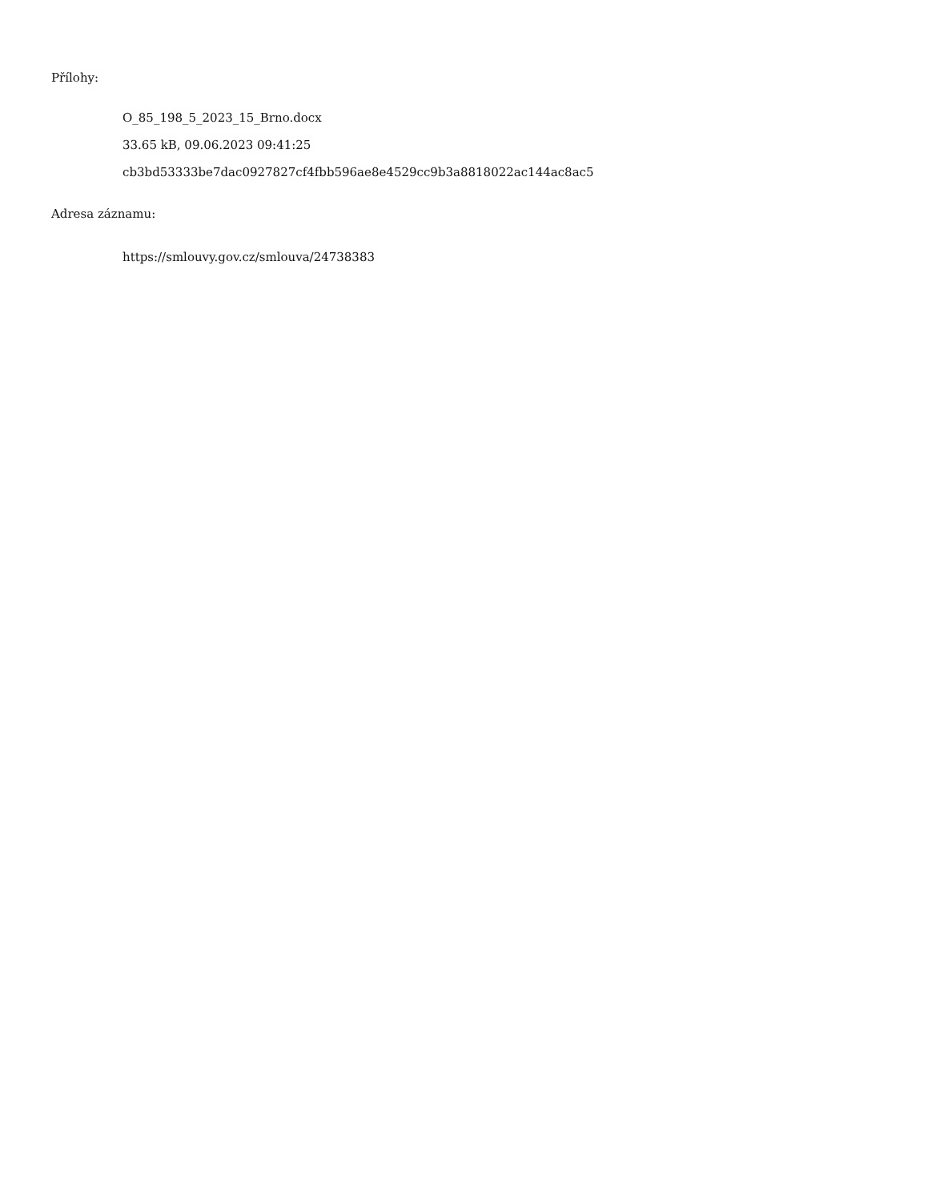Přílohy:
O_85_198_5_2023_15_Brno.docx
33.65 kB, 09.06.2023 09:41:25
cb3bd53333be7dac0927827cf4fbb596ae8e4529cc9b3a8818022ac144ac8ac5
Adresa záznamu:
https://smlouvy.gov.cz/smlouva/24738383